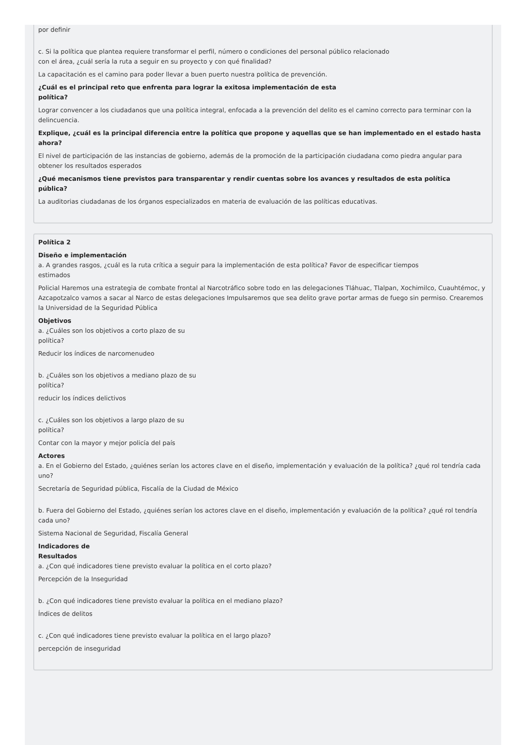por definir
c. Si la política que plantea requiere transformar el perfil, número o condiciones del personal público relacionado
con el área, ¿cuál sería la ruta a seguir en su proyecto y con qué finalidad?
La capacitación es el camino para poder llevar a buen puerto nuestra política de prevención.
¿Cuál es el principal reto que enfrenta para lograr la exitosa implementación de esta
política?
Lograr convencer a los ciudadanos que una política integral, enfocada a la prevención del delito es el camino correcto para terminar con la delincuencia.
Explique, ¿cuál es la principal diferencia entre la política que propone y aquellas que se han implementado en el estado hasta
ahora?
El nivel de participación de las instancias de gobierno, además de la promoción de la participación ciudadana como piedra angular para obtener los resultados esperados
¿Qué mecanismos tiene previstos para transparentar y rendir cuentas sobre los avances y resultados de esta política
pública?
La auditorias ciudadanas de los órganos especializados en materia de evaluación de las políticas educativas.
Política 2
Diseño e implementación
a. A grandes rasgos, ¿cuál es la ruta crítica a seguir para la implementación de esta política? Favor de especificar tiempos
estimados
Policial Haremos una estrategia de combate frontal al Narcotráfico sobre todo en las delegaciones Tláhuac, Tlalpan, Xochimilco, Cuauhtémoc, y Azcapotzalco vamos a sacar al Narco de estas delegaciones Impulsaremos que sea delito grave portar armas de fuego sin permiso. Crearemos la Universidad de la Seguridad Pública
Objetivos
a. ¿Cuáles son los objetivos a corto plazo de su
política?
Reducir los índices de narcomenudeo
b. ¿Cuáles son los objetivos a mediano plazo de su
política?
reducir los índices delictivos
c. ¿Cuáles son los objetivos a largo plazo de su
política?
Contar con la mayor y mejor policía del país
Actores
a. En el Gobierno del Estado, ¿quiénes serían los actores clave en el diseño, implementación y evaluación de la política? ¿qué rol tendría cada uno?
Secretaría de Seguridad pública, Fiscalía de la Ciudad de México
b. Fuera del Gobierno del Estado, ¿quiénes serían los actores clave en el diseño, implementación y evaluación de la política? ¿qué rol tendría cada uno?
Sistema Nacional de Seguridad, Fiscalía General
Indicadores de
Resultados
a. ¿Con qué indicadores tiene previsto evaluar la política en el corto plazo?
Percepción de la Inseguridad
b. ¿Con qué indicadores tiene previsto evaluar la política en el mediano plazo?
Índices de delitos
c. ¿Con qué indicadores tiene previsto evaluar la política en el largo plazo?
percepción de inseguridad